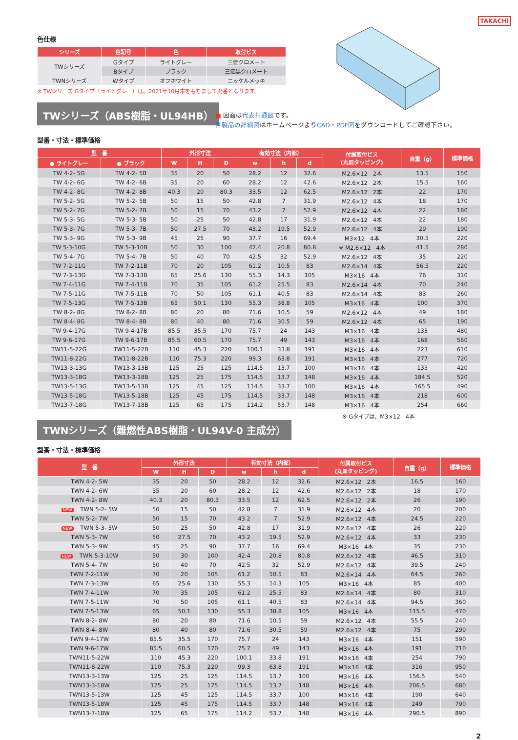TAKACHI
色仕様
| シリーズ | 色記号 | 色 | 取付ビス |
| --- | --- | --- | --- |
| TWシリーズ | Gタイプ | ライトグレー | 三価クロメート |
| | Bタイプ | ブラック | 三価黒クロメート |
| TWNシリーズ | Wタイプ | オフホワイト | ニッケルメッキ |
※ TWシリーズ Gタイプ（ライトグレー）は、2021年10月末をもちまして廃番となります。
TWシリーズ（ABS樹脂・UL94HB）
■ 図面は代表共通図です。
各製品の詳細図はホームページよりCAD・PDF図をダウンロードしてご確認下さい。
型番・寸法・標準価格
| 型 番 | | 外形寸法 | | | 有効寸法（内部） | | | 付属取付ビス (丸皿タッピング) | 自重（g） | 標準価格 |
| --- | --- | --- | --- | --- | --- | --- | --- | --- | --- | --- |
| ● ライトグレー | ● ブラック | W | H | D | w | h | d | | | |
| TW 4-2- 5G | TW 4-2- 5B | 35 | 20 | 50 | 28.2 | 12 | 32.6 | M2.6×12 2本 | 13.5 | 150 |
| TW 4-2- 6G | TW 4-2- 6B | 35 | 20 | 60 | 28.2 | 12 | 42.6 | M2.6×12 2本 | 15.5 | 160 |
| TW 4-2- 8G | TW 4-2- 8B | 40.3 | 20 | 80.3 | 33.5 | 12 | 62.5 | M2.6×12 2本 | 22 | 170 |
| TW 5-2- 5G | TW 5-2- 5B | 50 | 15 | 50 | 42.8 | 7 | 31.9 | M2.6×12 4本 | 18 | 170 |
| TW 5-2- 7G | TW 5-2- 7B | 50 | 15 | 70 | 43.2 | 7 | 52.9 | M2.6×12 4本 | 22 | 180 |
| TW 5-3- 5G | TW 5-3- 5B | 50 | 25 | 50 | 42.8 | 17 | 31.9 | M2.6×12 4本 | 22 | 180 |
| TW 5-3- 7G | TW 5-3- 7B | 50 | 27.5 | 70 | 43.2 | 19.5 | 52.9 | M2.6×12 4本 | 29 | 190 |
| TW 5-3- 9G | TW 5-3- 9B | 45 | 25 | 90 | 37.7 | 16 | 69.4 | M3×12 4本 | 30.5 | 220 |
| TW 5-3-10G | TW 5-3-10B | 50 | 30 | 100 | 42.4 | 20.8 | 80.8 | ※ M2.6×12 4本 | 41.5 | 280 |
| TW 5-4- 7G | TW 5-4- 7B | 50 | 40 | 70 | 42.5 | 32 | 52.9 | M2.6×12 4本 | 35 | 220 |
| TW 7-2-11G | TW 7-2-11B | 70 | 20 | 105 | 61.2 | 10.5 | 83 | M2.6×14 4本 | 56.5 | 220 |
| TW 7-3-13G | TW 7-3-13B | 65 | 25.6 | 130 | 55.3 | 14.3 | 105 | M3×16 4本 | 76 | 310 |
| TW 7-4-11G | TW 7-4-11B | 70 | 35 | 105 | 61.2 | 25.5 | 83 | M2.6×14 4本 | 70 | 240 |
| TW 7-5-11G | TW 7-5-11B | 70 | 50 | 105 | 61.1 | 40.5 | 83 | M2.6×14 4本 | 83 | 260 |
| TW 7-5-13G | TW 7-5-13B | 65 | 50.1 | 130 | 55.3 | 38.8 | 105 | M3×16 4本 | 100 | 370 |
| TW 8-2- 8G | TW 8-2- 8B | 80 | 20 | 80 | 71.6 | 10.5 | 59 | M2.6×12 4本 | 49 | 180 |
| TW 8-4- 8G | TW 8-4- 8B | 80 | 40 | 80 | 71.6 | 30.5 | 59 | M2.6×12 4本 | 65 | 190 |
| TW 9-4-17G | TW 9-4-17B | 85.5 | 35.5 | 170 | 75.7 | 24 | 143 | M3×16 4本 | 133 | 480 |
| TW 9-6-17G | TW 9-6-17B | 85.5 | 60.5 | 170 | 75.7 | 49 | 143 | M3×16 4本 | 168 | 560 |
| TW11-5-22G | TW11-5-22B | 110 | 45.3 | 220 | 100.1 | 33.8 | 191 | M3×16 4本 | 223 | 610 |
| TW11-8-22G | TW11-8-22B | 110 | 75.3 | 220 | 99.3 | 63.8 | 191 | M3×16 4本 | 277 | 720 |
| TW13-3-13G | TW13-3-13B | 125 | 25 | 125 | 114.5 | 13.7 | 100 | M3×16 4本 | 135 | 420 |
| TW13-3-18G | TW13-3-18B | 125 | 25 | 175 | 114.5 | 13.7 | 148 | M3×16 4本 | 184.5 | 520 |
| TW13-5-13G | TW13-5-13B | 125 | 45 | 125 | 114.5 | 33.7 | 100 | M3×16 4本 | 165.5 | 490 |
| TW13-5-18G | TW13-5-18B | 125 | 45 | 175 | 114.5 | 33.7 | 148 | M3×16 4本 | 218 | 600 |
| TW13-7-18G | TW13-7-18B | 125 | 65 | 175 | 114.2 | 53.7 | 148 | M3×16 4本 | 254 | 660 |
※ Gタイプは、M3×12　4本
TWNシリーズ（難燃性ABS樹脂・UL94V-0 主成分）
型番・寸法・標準価格
| 型 番 | 外形寸法 | | | 有効寸法（内部） | | | 付属取付ビス (丸皿タッピング) | 自重（g） | 標準価格 |
| --- | --- | --- | --- | --- | --- | --- | --- | --- | --- |
| | W | H | D | w | h | d | | | |
| TWN 4-2- 5W | 35 | 20 | 50 | 28.2 | 12 | 32.6 | M2.6×12 2本 | 16.5 | 160 |
| TWN 4-2- 6W | 35 | 20 | 60 | 28.2 | 12 | 42.6 | M2.6×12 2本 | 18 | 170 |
| TWN 4-2- 8W | 40.3 | 20 | 80.3 | 33.5 | 12 | 62.5 | M2.6×12 2本 | 26 | 190 |
| NEW TWN 5-2- 5W | 50 | 15 | 50 | 42.8 | 7 | 31.9 | M2.6×12 4本 | 20 | 200 |
| TWN 5-2- 7W | 50 | 15 | 70 | 43.2 | 7 | 52.9 | M2.6×12 4本 | 24.5 | 220 |
| NEW TWN 5-3- 5W | 50 | 25 | 50 | 42.8 | 17 | 31.9 | M2.6×12 4本 | 26 | 220 |
| TWN 5-3- 7W | 50 | 27.5 | 70 | 43.2 | 19.5 | 52.9 | M2.6×12 4本 | 33 | 230 |
| TWN 5-3- 9W | 45 | 25 | 90 | 37.7 | 16 | 69.4 | M3×16 4本 | 35 | 230 |
| NEW TWN 5-3-10W | 50 | 30 | 100 | 42.4 | 20.8 | 80.8 | M2.6×12 4本 | 46.5 | 310 |
| TWN 5-4- 7W | 50 | 40 | 70 | 42.5 | 32 | 52.9 | M2.6×12 4本 | 39.5 | 240 |
| TWN 7-2-11W | 70 | 20 | 105 | 61.2 | 10.5 | 83 | M2.6×14 4本 | 64.5 | 260 |
| TWN 7-3-13W | 65 | 25.6 | 130 | 55.3 | 14.3 | 105 | M3×16 4本 | 85 | 400 |
| TWN 7-4-11W | 70 | 35 | 105 | 61.2 | 25.5 | 83 | M2.6×14 4本 | 80 | 310 |
| TWN 7-5-11W | 70 | 50 | 105 | 61.1 | 40.5 | 83 | M2.6×14 4本 | 94.5 | 360 |
| TWN 7-5-13W | 65 | 50.1 | 130 | 55.3 | 38.8 | 105 | M3×16 4本 | 115.5 | 470 |
| TWN 8-2- 8W | 80 | 20 | 80 | 71.6 | 10.5 | 59 | M2.6×12 4本 | 55.5 | 240 |
| TWN 8-4- 8W | 80 | 40 | 80 | 71.6 | 30.5 | 59 | M2.6×12 4本 | 75 | 290 |
| TWN 9-4-17W | 85.5 | 35.5 | 170 | 75.7 | 24 | 143 | M3×16 4本 | 151 | 590 |
| TWN 9-6-17W | 85.5 | 60.5 | 170 | 75.7 | 49 | 143 | M3×16 4本 | 191 | 710 |
| TWN11-5-22W | 110 | 45.3 | 220 | 100.1 | 33.8 | 191 | M3×16 4本 | 254 | 790 |
| TWN11-8-22W | 110 | 75.3 | 220 | 99.3 | 63.8 | 191 | M3×16 4本 | 316 | 950 |
| TWN13-3-13W | 125 | 25 | 125 | 114.5 | 13.7 | 100 | M3×16 4本 | 156.5 | 540 |
| TWN13-3-18W | 125 | 25 | 175 | 114.5 | 13.7 | 148 | M3×16 4本 | 206.5 | 680 |
| TWN13-5-13W | 125 | 45 | 125 | 114.5 | 33.7 | 100 | M3×16 4本 | 190 | 640 |
| TWN13-5-18W | 125 | 45 | 175 | 114.5 | 33.7 | 148 | M3×16 4本 | 249 | 790 |
| TWN13-7-18W | 125 | 65 | 175 | 114.2 | 53.7 | 148 | M3×16 4本 | 290.5 | 890 |
2